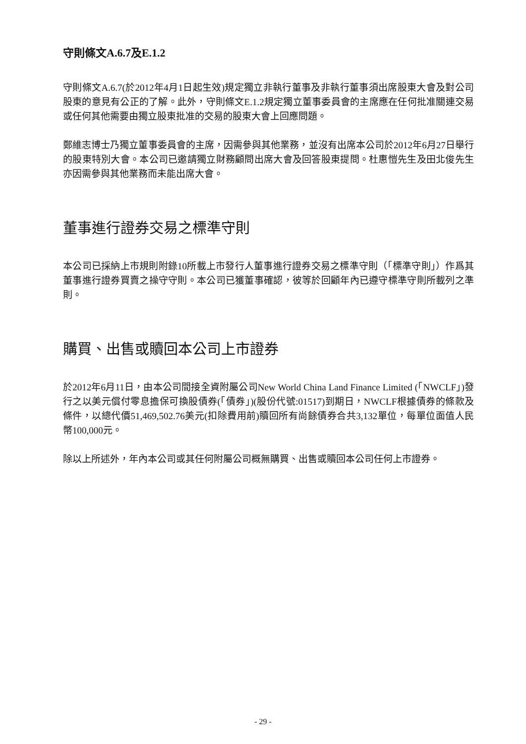守則條文A.6.7及E.1.2
守則條文A.6.7(於2012年4月1日起生效)規定獨立非執行董事及非執行董事須出席股東大會及對公司股東的意見有公正的了解。此外，守則條文E.1.2規定獨立董事委員會的主席應在任何批准關連交易或任何其他需要由獨立股東批准的交易的股東大會上回應問題。
鄭維志博士乃獨立董事委員會的主席，因需參與其他業務，並沒有出席本公司於2012年6月27日舉行的股東特別大會。本公司已邀請獨立財務顧問出席大會及回答股東提問。杜惠愷先生及田北俊先生亦因需參與其他業務而未能出席大會。
董事進行證券交易之標準守則
本公司已採納上市規則附錄10所載上市發行人董事進行證券交易之標準守則（「標準守則」）作爲其董事進行證券買賣之操守守則。本公司已獲董事確認，彼等於回顧年內已遵守標準守則所載列之準則。
購買、出售或贖回本公司上市證券
於2012年6月11日，由本公司間接全資附屬公司New World China Land Finance Limited (「NWCLF」)發行之以美元償付零息擔保可換股債券(「債券」)(股份代號:01517)到期日，NWCLF根據債券的條款及條件，以總代價51,469,502.76美元(扣除費用前)贖回所有尚餘債券合共3,132單位，每單位面值人民幣100,000元。
除以上所述外，年內本公司或其任何附屬公司概無購買、出售或贖回本公司任何上市證券。
- 29 -